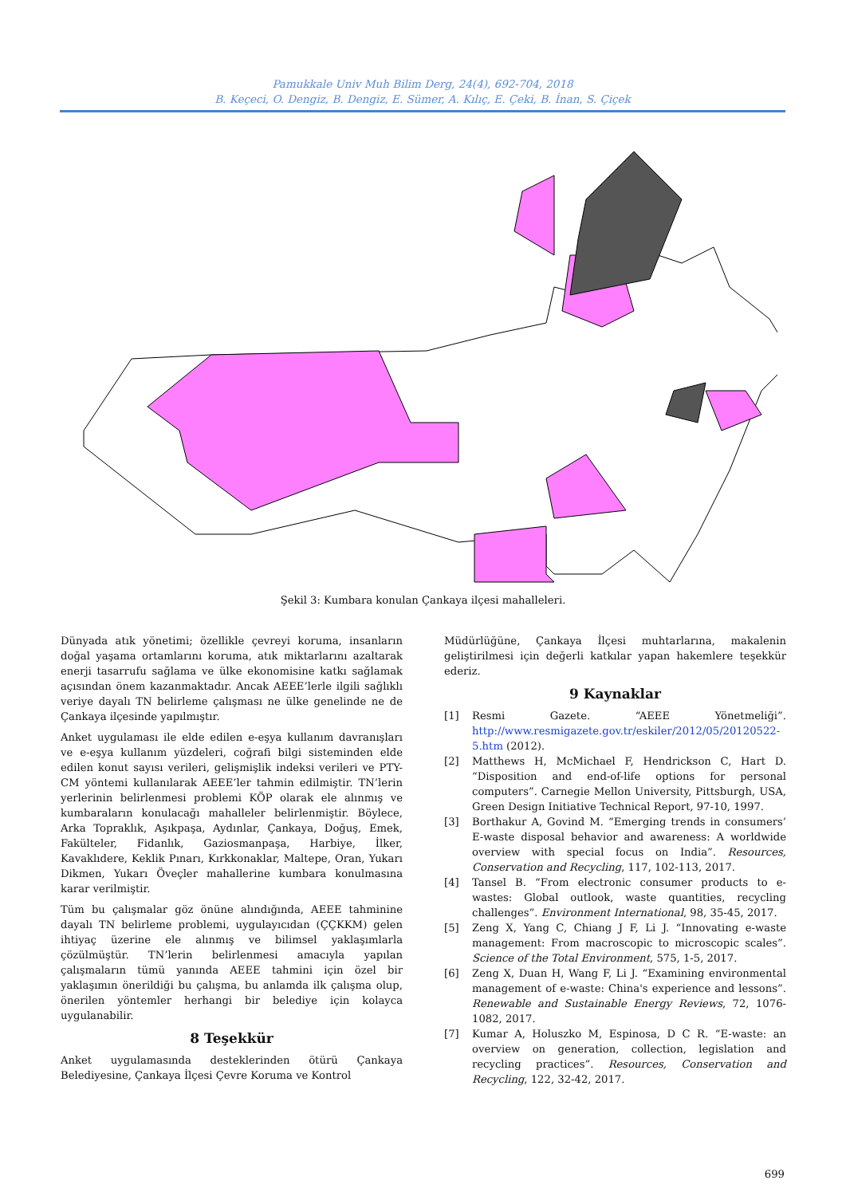Pamukkale Univ Muh Bilim Derg, 24(4), 692-704, 2018
B. Keçeci, O. Dengiz, B. Dengiz, E. Sümer, A. Kılıç, E. Çeki, B. İnan, S. Çiçek
Şekil 3: Kumbara konulan Çankaya ilçesi mahalleleri.
Dünyada atık yönetimi; özellikle çevreyi koruma, insanların doğal yaşama ortamlarını koruma, atık miktarlarını azaltarak enerji tasarrufu sağlama ve ülke ekonomisine katkı sağlamak açısından önem kazanmaktadır. Ancak AEEE’lerle ilgili sağlıklı veriye dayalı TN belirleme çalışması ne ülke genelinde ne de Çankaya ilçesinde yapılmıştır.
Anket uygulaması ile elde edilen e-eşya kullanım davranışları ve e-eşya kullanım yüzdeleri, coğrafi bilgi sisteminden elde edilen konut sayısı verileri, gelişmişlik indeksi verileri ve PTY-CM yöntemi kullanılarak AEEE’ler tahmin edilmiştir. TN’lerin yerlerinin belirlenmesi problemi KÖP olarak ele alınmış ve kumbaraların konulacağı mahalleler belirlenmiştir. Böylece, Arka Topraklık, Aşıkpaşa, Aydınlar, Çankaya, Doğuş, Emek, Fakülteler, Fidanlık, Gaziosmanpaşa, Harbiye, İlker, Kavaklıdere, Keklik Pınarı, Kırkkonaklar, Maltepe, Oran, Yukarı Dikmen, Yukarı Öveçler mahallerine kumbara konulmasına karar verilmiştir.
Tüm bu çalışmalar göz önüne alındığında, AEEE tahminine dayalı TN belirleme problemi, uygulayıcıdan (ÇÇKKM) gelen ihtiyaç üzerine ele alınmış ve bilimsel yaklaşımlarla çözülmüştür. TN’lerin belirlenmesi amacıyla yapılan çalışmaların tümü yanında AEEE tahmini için özel bir yaklaşımın önerildiği bu çalışma, bu anlamda ilk çalışma olup, önerilen yöntemler herhangi bir belediye için kolayca uygulanabilir.
8 Teşekkür
Anket uygulamasında desteklerinden ötürü Çankaya Belediyesine, Çankaya İlçesi Çevre Koruma ve Kontrol
Müdürlüğüne, Çankaya İlçesi muhtarlarına, makalenin geliştirilmesi için değerli katkılar yapan hakemlere teşekkür ederiz.
9 Kaynaklar
[1] Resmi Gazete. “AEEE Yönetmeliği”. http://www.resmigazete.gov.tr/eskiler/2012/05/20120522-5.htm (2012).
[2] Matthews H, McMichael F, Hendrickson C, Hart D. “Disposition and end-of-life options for personal computers”. Carnegie Mellon University, Pittsburgh, USA, Green Design Initiative Technical Report, 97-10, 1997.
[3] Borthakur A, Govind M. “Emerging trends in consumers’ E-waste disposal behavior and awareness: A worldwide overview with special focus on India”. Resources, Conservation and Recycling, 117, 102-113, 2017.
[4] Tansel B. “From electronic consumer products to e-wastes: Global outlook, waste quantities, recycling challenges”. Environment International, 98, 35-45, 2017.
[5] Zeng X, Yang C, Chiang J F, Li J. “Innovating e-waste management: From macroscopic to microscopic scales”. Science of the Total Environment, 575, 1-5, 2017.
[6] Zeng X, Duan H, Wang F, Li J. “Examining environmental management of e-waste: China's experience and lessons”. Renewable and Sustainable Energy Reviews, 72, 1076-1082, 2017.
[7] Kumar A, Holuszko M, Espinosa, D C R. “E-waste: an overview on generation, collection, legislation and recycling practices”. Resources, Conservation and Recycling, 122, 32-42, 2017.
699